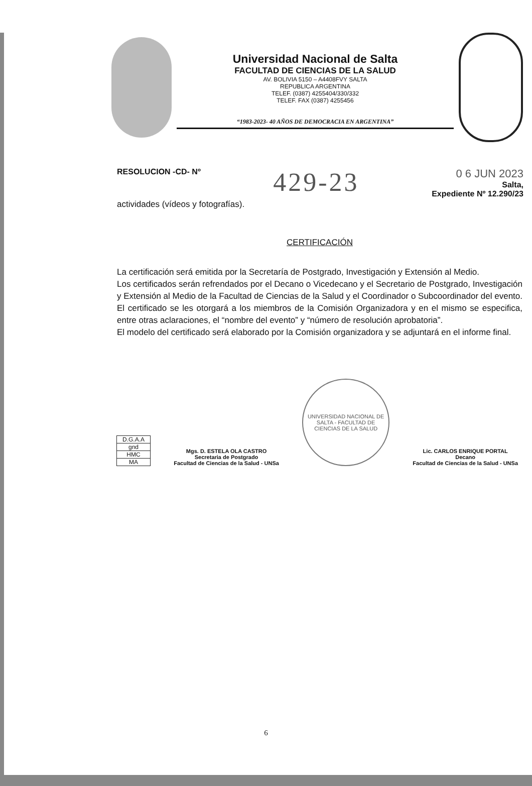Universidad Nacional de Salta
FACULTAD DE CIENCIAS DE LA SALUD
AV. BOLIVIA 5150 – A4408FVY SALTA
REPUBLICA ARGENTINA
TELEF. (0387) 4255404/330/332
TELEF. FAX (0387) 4255456
“1983-2023- 40 AÑOS DE DEMOCRACIA EN ARGENTINA”
RESOLUCION -CD- Nº 429-23
0 6 JUN 2023
Salta,
Expediente Nº 12.290/23
actividades (vídeos y fotografías).
CERTIFICACIÓN
La certificación será emitida por la Secretaría de Postgrado, Investigación y Extensión al Medio.
Los certificados serán refrendados por el Decano o Vicedecano y el Secretario de Postgrado, Investigación y Extensión al Medio de la Facultad de Ciencias de la Salud y el Coordinador o Subcoordinador del evento.
El certificado se les otorgará a los miembros de la Comisión Organizadora y en el mismo se especifica, entre otras aclaraciones, el “nombre del evento” y “número de resolución aprobatoria”.
El modelo del certificado será elaborado por la Comisión organizadora y se adjuntará en el informe final.
| D.G.A.A |
| gnd |
| HMC |
| MA |
Mgs. D. ESTELA OLA CASTRO
Secretaria de Postgrado
Facultad de Ciencias de la Salud - UNSa
UNIVERSIDAD NACIONAL DE SALTA - FACULTAD DE CIENCIAS DE LA SALUD
Lic. CARLOS ENRIQUE PORTAL
Decano
Facultad de Ciencias de la Salud - UNSa
6